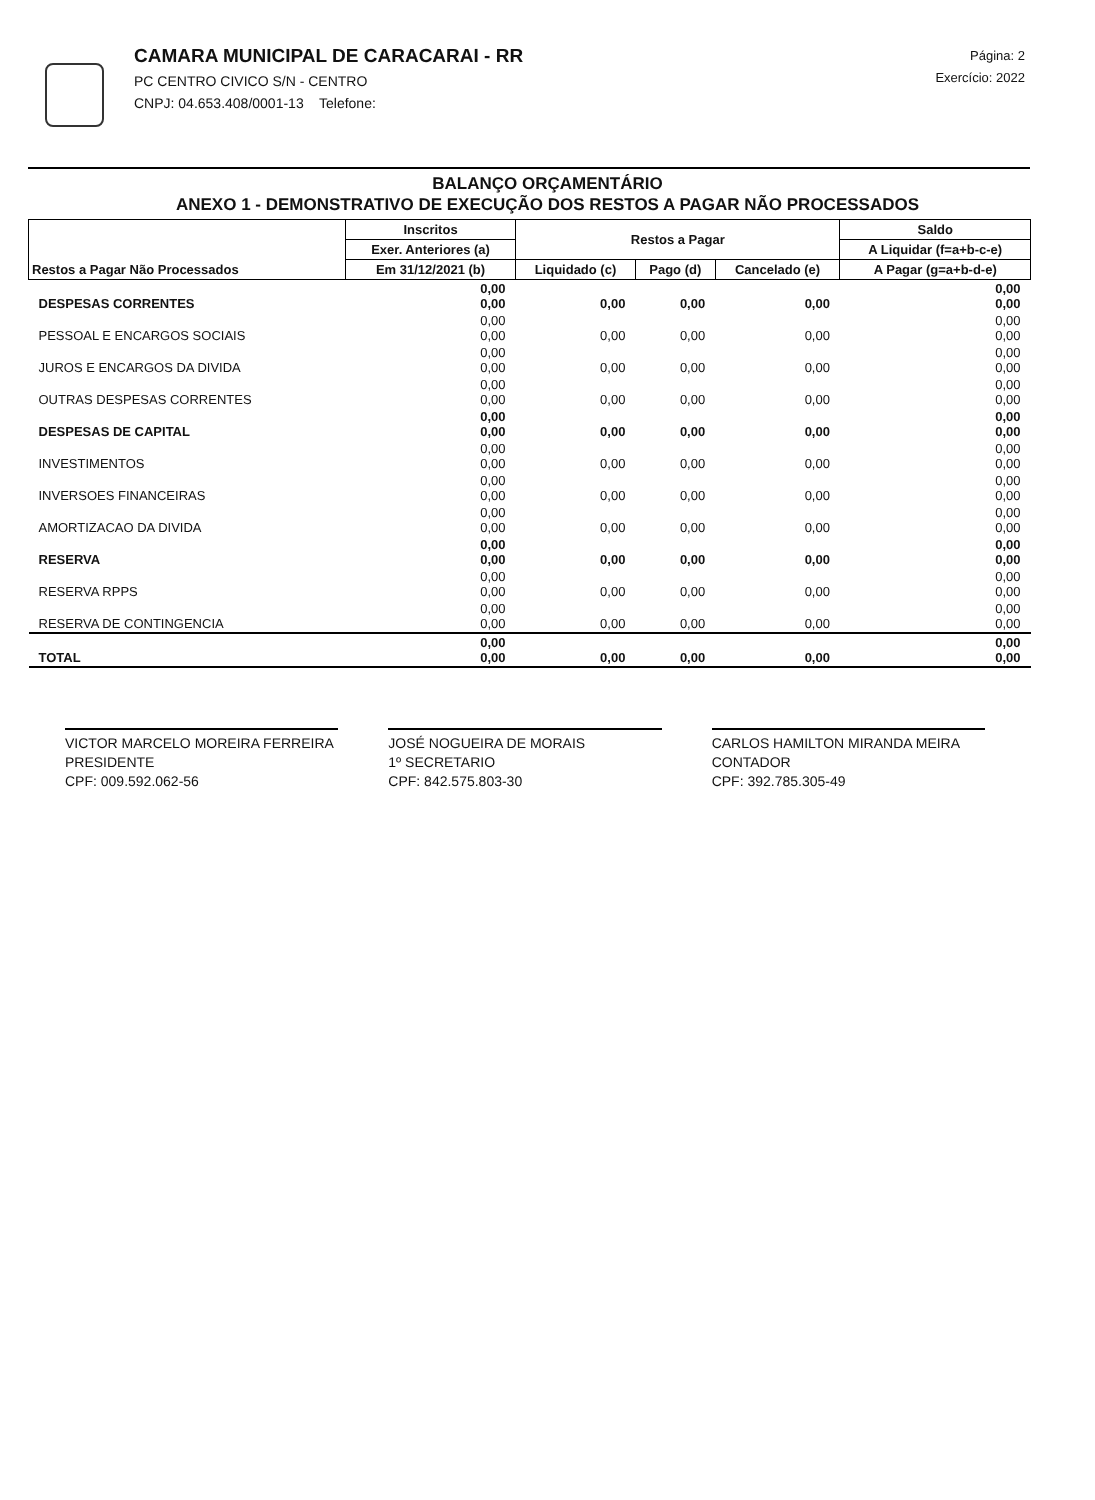CAMARA MUNICIPAL DE CARACARAI - RR
PC CENTRO CIVICO S/N - CENTRO
CNPJ: 04.653.408/0001-13 Telefone:
Página: 2
Exercício: 2022
BALANÇO ORÇAMENTÁRIO
ANEXO 1 - DEMONSTRATIVO DE EXECUÇÃO DOS RESTOS A PAGAR NÃO PROCESSADOS
| Restos a Pagar Não Processados | Inscritos | Restos a Pagar | | | Saldo |
| --- | --- | --- | --- | --- | --- |
| | Exer. Anteriores (a) | | | | A Liquidar (f=a+b-c-e) |
| | Em 31/12/2021 (b) | Liquidado (c) | Pago (d) | Cancelado (e) | A Pagar (g=a+b-d-e) |
| DESPESAS CORRENTES | 0,00 0,00 | 0,00 | 0,00 | 0,00 | 0,00 0,00 |
| PESSOAL E ENCARGOS SOCIAIS | 0,00 0,00 | 0,00 | 0,00 | 0,00 | 0,00 0,00 |
| JUROS E ENCARGOS DA DIVIDA | 0,00 0,00 | 0,00 | 0,00 | 0,00 | 0,00 0,00 |
| OUTRAS DESPESAS CORRENTES | 0,00 0,00 | 0,00 | 0,00 | 0,00 | 0,00 0,00 |
| DESPESAS DE CAPITAL | 0,00 0,00 | 0,00 | 0,00 | 0,00 | 0,00 0,00 |
| INVESTIMENTOS | 0,00 0,00 | 0,00 | 0,00 | 0,00 | 0,00 0,00 |
| INVERSOES FINANCEIRAS | 0,00 0,00 | 0,00 | 0,00 | 0,00 | 0,00 0,00 |
| AMORTIZACAO DA DIVIDA | 0,00 0,00 | 0,00 | 0,00 | 0,00 | 0,00 0,00 |
| RESERVA | 0,00 0,00 | 0,00 | 0,00 | 0,00 | 0,00 0,00 |
| RESERVA RPPS | 0,00 0,00 | 0,00 | 0,00 | 0,00 | 0,00 0,00 |
| RESERVA DE CONTINGENCIA | 0,00 0,00 | 0,00 | 0,00 | 0,00 | 0,00 0,00 |
| TOTAL | 0,00 0,00 | 0,00 | 0,00 | 0,00 | 0,00 0,00 |
VICTOR MARCELO MOREIRA FERREIRA
PRESIDENTE
CPF: 009.592.062-56
JOSÉ NOGUEIRA DE MORAIS
1º SECRETARIO
CPF: 842.575.803-30
CARLOS HAMILTON MIRANDA MEIRA
CONTADOR
CPF: 392.785.305-49